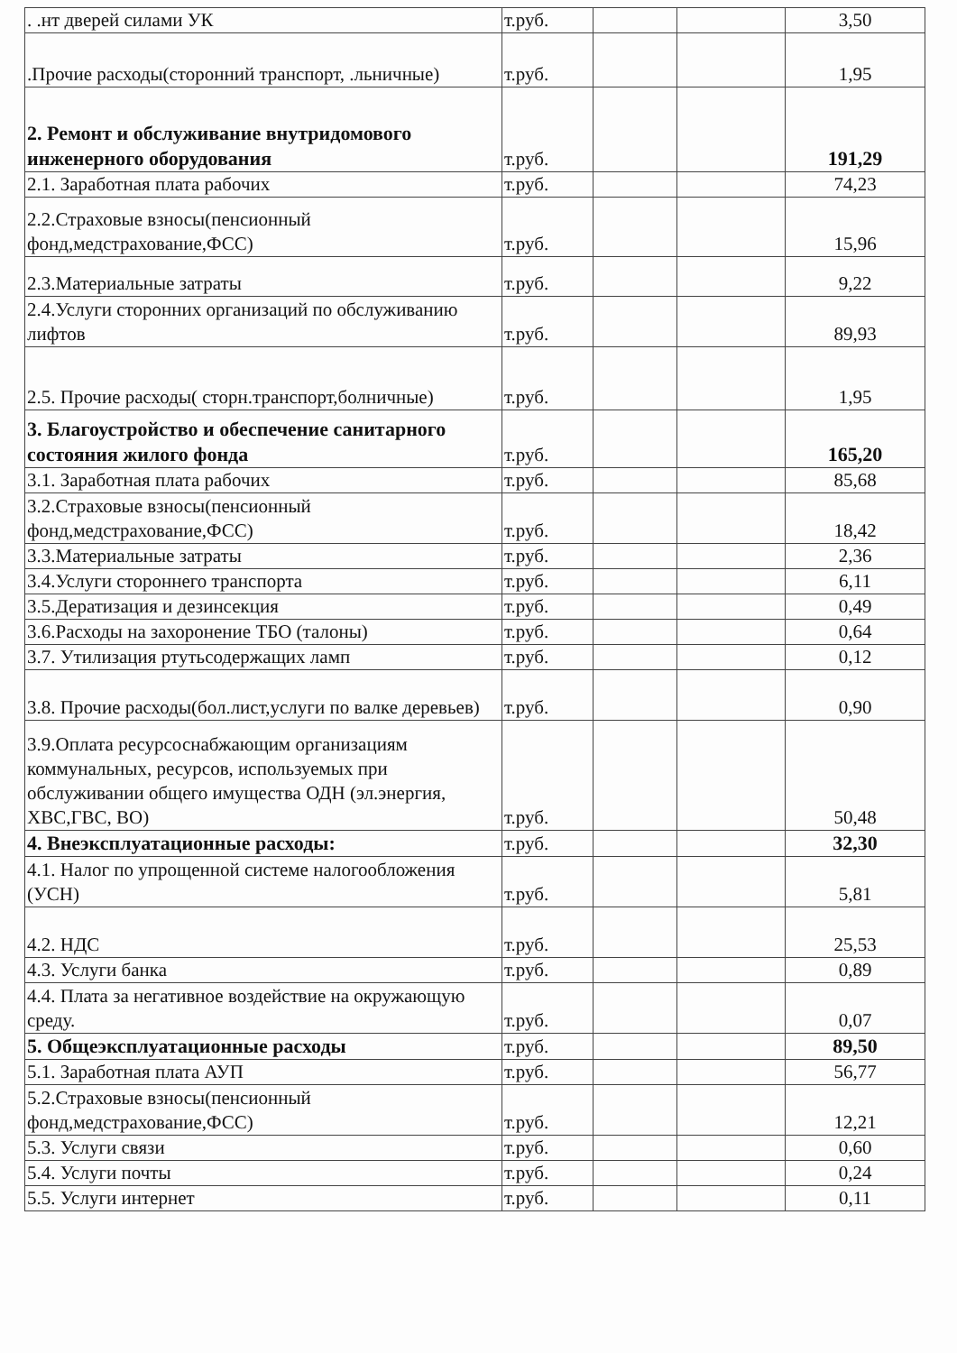| . .нт дверей силами УК | т.руб. | | | 3,50 |
| .Прочие расходы(сторонний транспорт, .льничные) | т.руб. | | | 1,95 |
| 2. Ремонт и обслуживание внутридомового инженерного оборудования | т.руб. | | | 191,29 |
| 2.1. Заработная плата рабочих | т.руб. | | | 74,23 |
| 2.2.Страховые взносы(пенсионный фонд,медстрахование,ФСС) | т.руб. | | | 15,96 |
| 2.3.Материальные затраты | т.руб. | | | 9,22 |
| 2.4.Услуги сторонних организаций по обслуживанию лифтов | т.руб. | | | 89,93 |
| 2.5. Прочие расходы( сторн.транспорт,болничные) | т.руб. | | | 1,95 |
| 3. Благоустройство и обеспечение санитарного состояния жилого фонда | т.руб. | | | 165,20 |
| 3.1. Заработная плата рабочих | т.руб. | | | 85,68 |
| 3.2.Страховые взносы(пенсионный фонд,медстрахование,ФСС) | т.руб. | | | 18,42 |
| 3.3.Материальные затраты | т.руб. | | | 2,36 |
| 3.4.Услуги стороннего транспорта | т.руб. | | | 6,11 |
| 3.5.Дератизация и дезинсекция | т.руб. | | | 0,49 |
| 3.6.Расходы на захоронение ТБО (талоны) | т.руб. | | | 0,64 |
| 3.7. Утилизация ртутьсодержащих ламп | т.руб. | | | 0,12 |
| 3.8. Прочие расходы(бол.лист,услуги по валке деревьев) | т.руб. | | | 0,90 |
| 3.9.Оплата ресурсоснабжающим организациям коммунальных, ресурсов, используемых при обслуживании общего имущества ОДН (эл.энергия, ХВС,ГВС, ВО) | т.руб. | | | 50,48 |
| 4. Внеэксплуатационные расходы: | т.руб. | | | 32,30 |
| 4.1. Налог по упрощенной системе налогообложения (УСН) | т.руб. | | | 5,81 |
| 4.2. НДС | т.руб. | | | 25,53 |
| 4.3. Услуги банка | т.руб. | | | 0,89 |
| 4.4. Плата за негативное воздействие на окружающую среду. | т.руб. | | | 0,07 |
| 5. Общеэксплуатационные расходы | т.руб. | | | 89,50 |
| 5.1. Заработная плата АУП | т.руб. | | | 56,77 |
| 5.2.Страховые взносы(пенсионный фонд,медстрахование,ФСС) | т.руб. | | | 12,21 |
| 5.3. Услуги связи | т.руб. | | | 0,60 |
| 5.4. Услуги почты | т.руб. | | | 0,24 |
| 5.5. Услуги интернет | т.руб. | | | 0,11 |